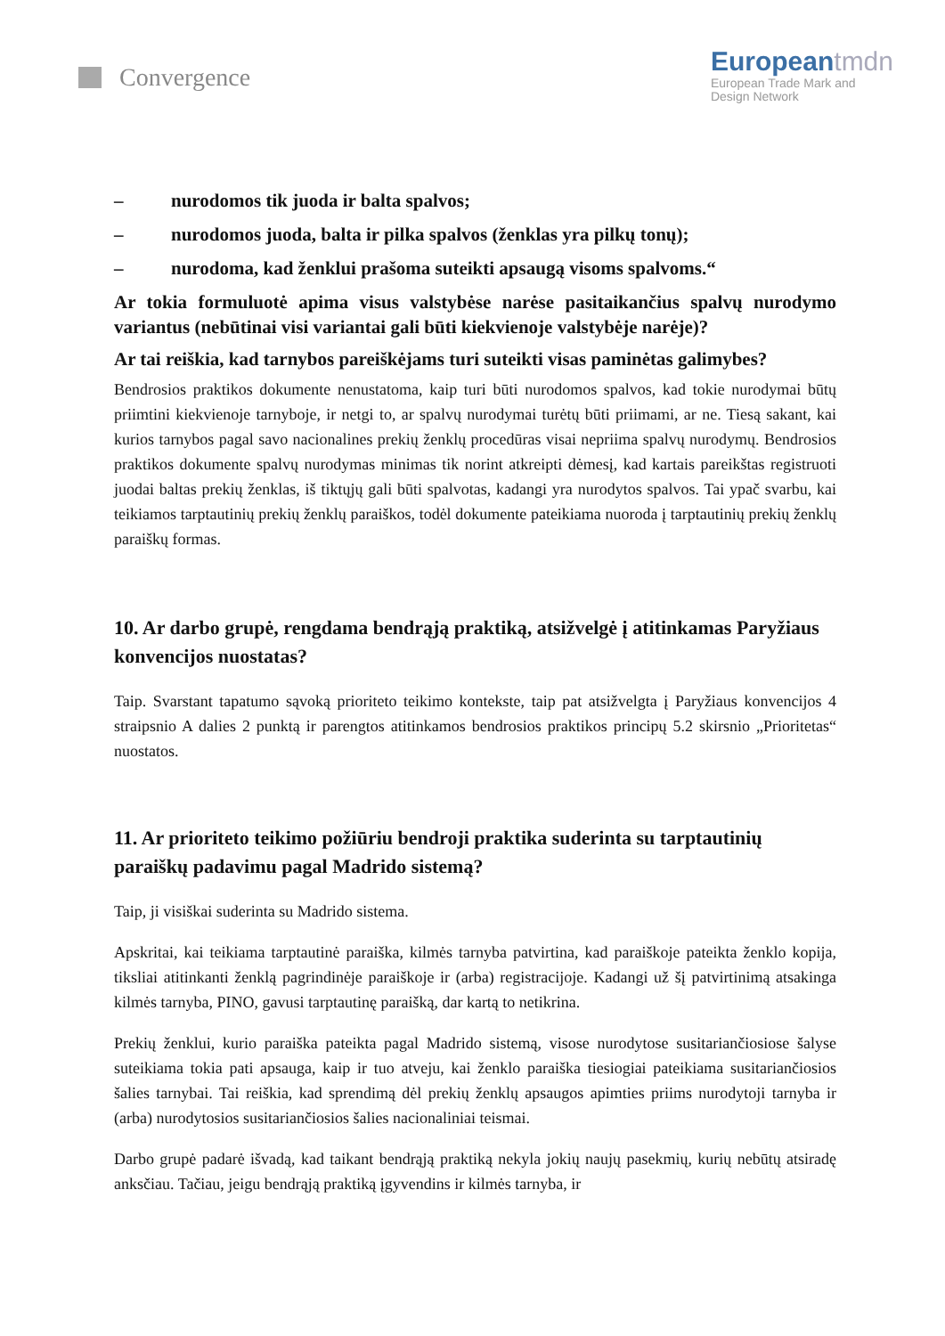Convergence
Europeantmdn
European Trade Mark and
Design Network
– nurodomos tik juoda ir balta spalvos;
– nurodomos juoda, balta ir pilka spalvos (ženklas yra pilkų tonų);
– nurodoma, kad ženklui prašoma suteikti apsaugą visoms spalvoms.“
Ar tokia formuluotė apima visus valstybėse narėse pasitaikančius spalvų nurodymo variantus (nebūtinai visi variantai gali būti kiekvienoje valstybėje narėje)?
Ar tai reiškia, kad tarnybos pareiškėjams turi suteikti visas paminėtas galimybes?
Bendrosios praktikos dokumente nenustatoma, kaip turi būti nurodomos spalvos, kad tokie nurodymai būtų priimtini kiekvienoje tarnyboje, ir netgi to, ar spalvų nurodymai turėtų būti priimami, ar ne. Tiesą sakant, kai kurios tarnybos pagal savo nacionalines prekių ženklų procedūras visai nepriima spalvų nurodymų. Bendrosios praktikos dokumente spalvų nurodymas minimas tik norint atkreipti dėmesį, kad kartais pareikštas registruoti juodai baltas prekių ženklas, iš tiktųjų gali būti spalvotas, kadangi yra nurodytos spalvos. Tai ypač svarbu, kai teikiamos tarptautinių prekių ženklų paraiškos, todėl dokumente pateikiama nuoroda į tarptautinių prekių ženklų paraiškų formas.
10. Ar darbo grupė, rengdama bendrąją praktiką, atsižvelgė į atitinkamas Paryžiaus konvencijos nuostatas?
Taip. Svarstant tapatumo sąvoką prioriteto teikimo kontekste, taip pat atsižvelgta į Paryžiaus konvencijos 4 straipsnio A dalies 2 punktą ir parengtos atitinkamos bendrosios praktikos principų 5.2 skirsnio „Prioritetas“ nuostatos.
11. Ar prioriteto teikimo požiūriu bendroji praktika suderinta su tarptautinių paraiškų padavimu pagal Madrido sistemą?
Taip, ji visiškai suderinta su Madrido sistema.
Apskritai, kai teikiama tarptautinė paraiška, kilmės tarnyba patvirtina, kad paraiškoje pateikta ženklo kopija, tiksliai atitinkanti ženklą pagrindinėje paraiškoje ir (arba) registracijoje. Kadangi už šį patvirtinimą atsakinga kilmės tarnyba, PINO, gavusi tarptautinę paraišką, dar kartą to netikrina.
Prekių ženklui, kurio paraiška pateikta pagal Madrido sistemą, visose nurodytose susitariančiosiose šalyse suteikiama tokia pati apsauga, kaip ir tuo atveju, kai ženklo paraiška tiesiogiai pateikiama susitariančiosios šalies tarnybai. Tai reiškia, kad sprendimą dėl prekių ženklų apsaugos apimties priims nurodytoji tarnyba ir (arba) nurodytosios susitariančiosios šalies nacionaliniai teismai.
Darbo grupė padarė išvadą, kad taikant bendrąją praktiką nekyla jokių naujų pasekmių, kurių nebūtų atsiradę anksčiau. Tačiau, jeigu bendrąją praktiką įgyvendins ir kilmės tarnyba, ir